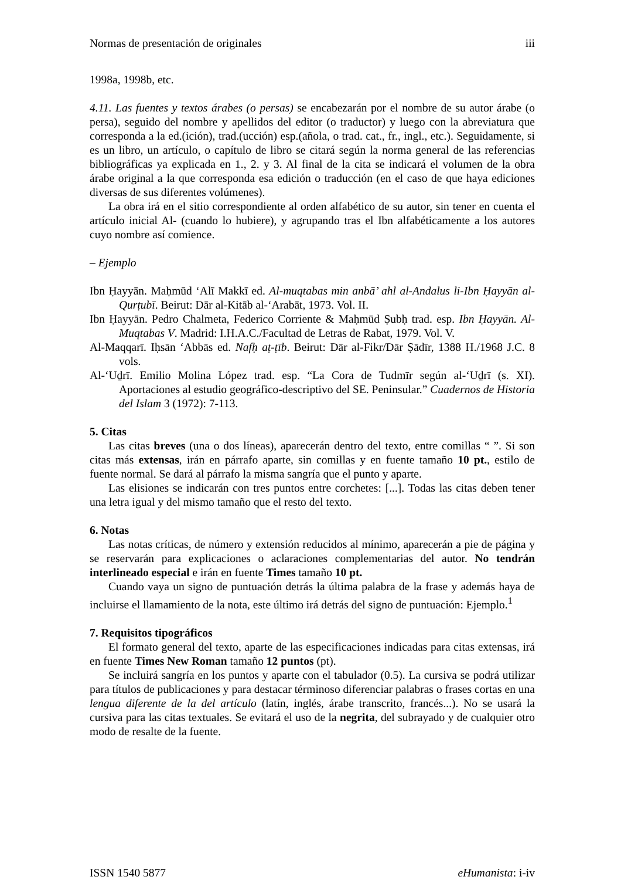Normas de presentación de originales iii
1998a, 1998b, etc.
4.11. Las fuentes y textos árabes (o persas) se encabezarán por el nombre de su autor árabe (o persa), seguido del nombre y apellidos del editor (o traductor) y luego con la abreviatura que corresponda a la ed.(ición), trad.(ucción) esp.(añola, o trad. cat., fr., ingl., etc.). Seguidamente, si es un libro, un artículo, o capítulo de libro se citará según la norma general de las referencias bibliográficas ya explicada en 1., 2. y 3. Al final de la cita se indicará el volumen de la obra árabe original a la que corresponda esa edición o traducción (en el caso de que haya ediciones diversas de sus diferentes volúmenes).
La obra irá en el sitio correspondiente al orden alfabético de su autor, sin tener en cuenta el artículo inicial Al- (cuando lo hubiere), y agrupando tras el Ibn alfabéticamente a los autores cuyo nombre así comience.
– Ejemplo
Ibn Ḥayyān. Maḥmūd ‘Alī Makkī ed. Al-muqtabas min anbā’ ahl al-Andalus li-Ibn Ḥayyān al-Qurṭubī. Beirut: Dār al-Kitāb al-‘Arabāt, 1973. Vol. II.
Ibn Ḥayyān. Pedro Chalmeta, Federico Corriente & Maḥmūd Ṣubḥ trad. esp. Ibn Ḥayyān. Al-Muqtabas V. Madrid: I.H.A.C./Facultad de Letras de Rabat, 1979. Vol. V.
Al-Maqqarī. Iḥsān ‘Abbās ed. Nafḥ aṭ-ṭīb. Beirut: Dār al-Fikr/Dār Ṣādīr, 1388 H./1968 J.C. 8 vols.
Al-‘Uḏrī. Emilio Molina López trad. esp. “La Cora de Tudmīr según al-‘Uḏrī (s. XI). Aportaciones al estudio geográfico-descriptivo del SE. Peninsular.” Cuadernos de Historia del Islam 3 (1972): 7-113.
5. Citas
Las citas breves (una o dos líneas), aparecerán dentro del texto, entre comillas “ ”. Si son citas más extensas, irán en párrafo aparte, sin comillas y en fuente tamaño 10 pt., estilo de fuente normal. Se dará al párrafo la misma sangría que el punto y aparte.
Las elisiones se indicarán con tres puntos entre corchetes: [...]. Todas las citas deben tener una letra igual y del mismo tamaño que el resto del texto.
6. Notas
Las notas críticas, de número y extensión reducidos al mínimo, aparecerán a pie de página y se reservarán para explicaciones o aclaraciones complementarias del autor. No tendrán interlineado especial e irán en fuente Times tamaño 10 pt.
Cuando vaya un signo de puntuación detrás la última palabra de la frase y además haya de incluirse el llamamiento de la nota, este último irá detrás del signo de puntuación: Ejemplo.<sup>1</sup>
7. Requisitos tipográficos
El formato general del texto, aparte de las especificaciones indicadas para citas extensas, irá en fuente Times New Roman tamaño 12 puntos (pt).
Se incluirá sangría en los puntos y aparte con el tabulador (0.5). La cursiva se podrá utilizar para títulos de publicaciones y para destacar términoso diferenciar palabras o frases cortas en una lengua diferente de la del artículo (latín, inglés, árabe transcrito, francés...). No se usará la cursiva para las citas textuales. Se evitará el uso de la negrita, del subrayado y de cualquier otro modo de resalte de la fuente.
ISSN 1540 5877 eHumanista: i-iv